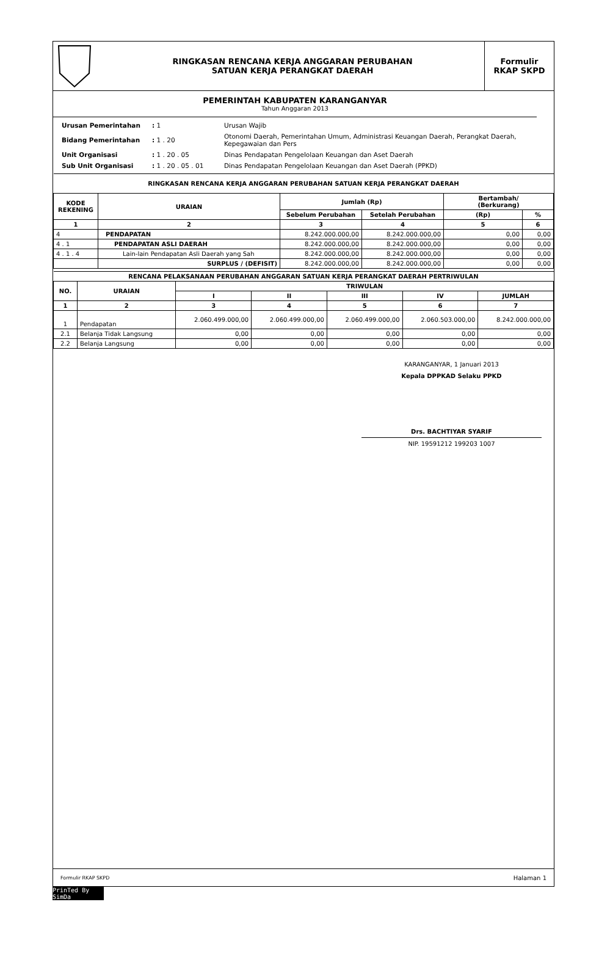| | RINGKASAN RENCANA KERJA ANGGARAN PERUBAHAN SATUAN KERJA PERANGKAT DAERAH | Formulir RKAP SKPD |
PEMERINTAH KABUPATEN KARANGANYAR
Tahun Anggaran 2013
| Urusan Pemerintahan | : 1 | Urusan Wajib |
| Bidang Pemerintahan | : 1 . 20 | Otonomi Daerah, Pemerintahan Umum, Administrasi Keuangan Daerah, Perangkat Daerah, Kepegawaian dan Pers |
| Unit Organisasi | : 1 . 20 . 05 | Dinas Pendapatan Pengelolaan Keuangan dan Aset Daerah |
| Sub Unit Organisasi | : 1 . 20 . 05 . 01 | Dinas Pendapatan Pengelolaan Keuangan dan Aset Daerah (PPKD) |
| RINGKASAN RENCANA KERJA ANGGARAN PERUBAHAN SATUAN KERJA PERANGKAT DAERAH | | | | | |
| --- | --- | --- | --- | --- | --- |
| KODE REKENING | URAIAN | Jumlah (Rp) | | Bertambah/ (Berkurang) | |
| | | Sebelum Perubahan | Setelah Perubahan | (Rp) | % |
| 1 | 2 | 3 | 4 | 5 | 6 |
| 4 | PENDAPATAN | 8.242.000.000,00 | 8.242.000.000,00 | 0,00 | 0,00 |
| 4 . 1 | PENDAPATAN ASLI DAERAH | 8.242.000.000,00 | 8.242.000.000,00 | 0,00 | 0,00 |
| 4 . 1 . 4 | Lain-lain Pendapatan Asli Daerah yang Sah | 8.242.000.000,00 | 8.242.000.000,00 | 0,00 | 0,00 |
| | SURPLUS / (DEFISIT) | 8.242.000.000,00 | 8.242.000.000,00 | 0,00 | 0,00 |
| RENCANA PELAKSANAAN PERUBAHAN ANGGARAN SATUAN KERJA PERANGKAT DAERAH PERTRIWULAN | | | | | | |
| --- | --- | --- | --- | --- | --- | --- |
| NO. | URAIAN | TRIWULAN | | | | |
| | | I | II | III | IV | JUMLAH |
| 1 | 2 | 3 | 4 | 5 | 6 | 7 |
| 1 | Pendapatan | 2.060.499.000,00 | 2.060.499.000,00 | 2.060.499.000,00 | 2.060.503.000,00 | 8.242.000.000,00 |
| 2.1 | Belanja Tidak Langsung | 0,00 | 0,00 | 0,00 | 0,00 | 0,00 |
| 2.2 | Belanja Langsung | 0,00 | 0,00 | 0,00 | 0,00 | 0,00 |
KARANGANYAR, 1 Januari 2013
Kepala DPPKAD Selaku PPKD
Drs. BACHTIYAR SYARIF
NIP. 19591212 199203 1007
Formulir RKAP SKPD Halaman 1
PrinTed By SimDa